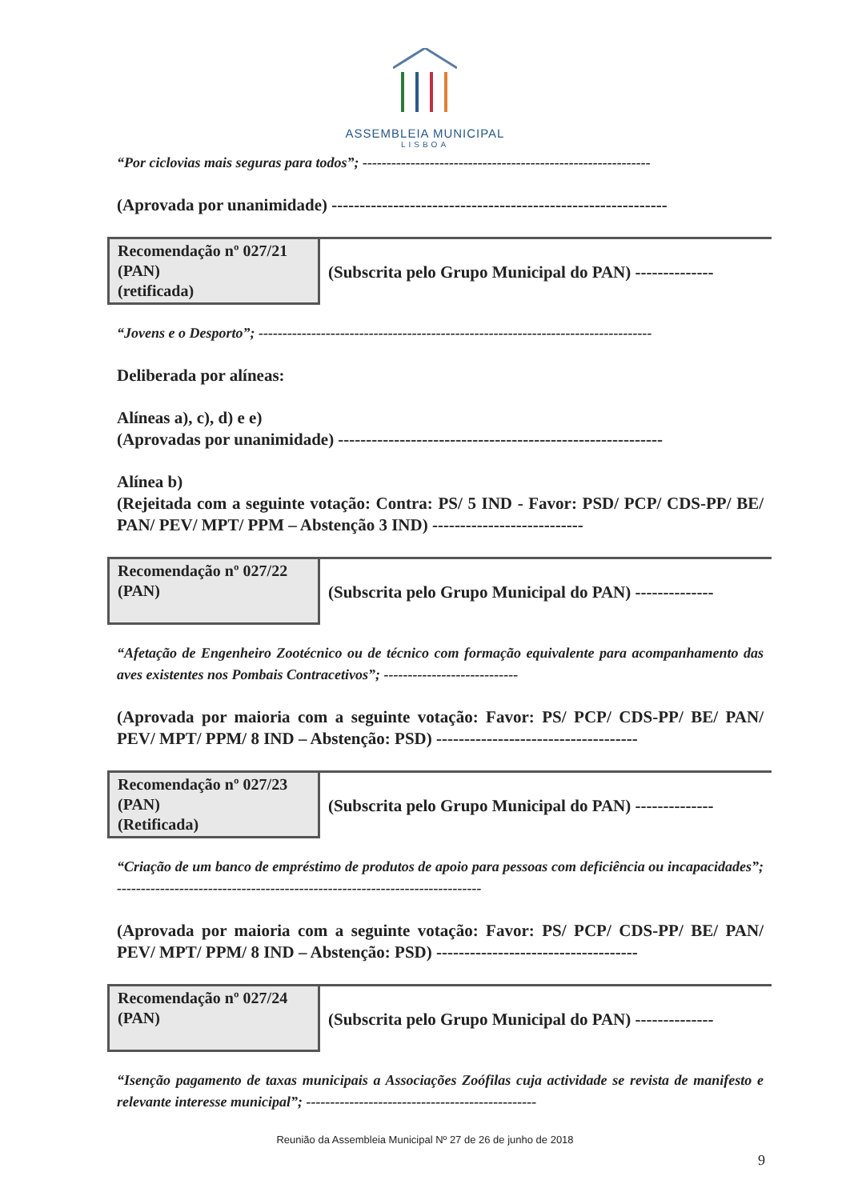ASSEMBLEIA MUNICIPAL
LISBOA
“Por ciclovias mais seguras para todos”; ------------------------------------------------------------
(Aprovada por unanimidade) ------------------------------------------------------------
Recomendação nº 027/21
(PAN)
(retificada)
(Subscrita pelo Grupo Municipal do PAN) --------------
“Jovens e o Desporto”; ----------------------------------------------------------------------------------
Deliberada por alíneas:
Alíneas a), c), d) e e)
(Aprovadas por unanimidade) ----------------------------------------------------------
Alínea b)
(Rejeitada com a seguinte votação: Contra: PS/ 5 IND - Favor: PSD/ PCP/ CDS-PP/ BE/ PAN/ PEV/ MPT/ PPM – Abstenção 3 IND) ---------------------------
Recomendação nº 027/22
(PAN)
(Subscrita pelo Grupo Municipal do PAN) --------------
“Afetação de Engenheiro Zootécnico ou de técnico com formação equivalente para acompanhamento das aves existentes nos Pombais Contracetivos”; ----------------------------
(Aprovada por maioria com a seguinte votação: Favor: PS/ PCP/ CDS-PP/ BE/ PAN/ PEV/ MPT/ PPM/ 8 IND – Abstenção: PSD) ------------------------------------
Recomendação nº 027/23
(PAN)
(Retificada)
(Subscrita pelo Grupo Municipal do PAN) --------------
“Criação de um banco de empréstimo de produtos de apoio para pessoas com deficiência ou incapacidades”; ----------------------------------------------------------------------------
(Aprovada por maioria com a seguinte votação: Favor: PS/ PCP/ CDS-PP/ BE/ PAN/ PEV/ MPT/ PPM/ 8 IND – Abstenção: PSD) ------------------------------------
Recomendação nº 027/24
(PAN)
(Subscrita pelo Grupo Municipal do PAN) --------------
“Isenção pagamento de taxas municipais a Associações Zoófilas cuja actividade se revista de manifesto e relevante interesse municipal”; ------------------------------------------------
Reunião da Assembleia Municipal Nº 27 de 26 de junho de 2018
9